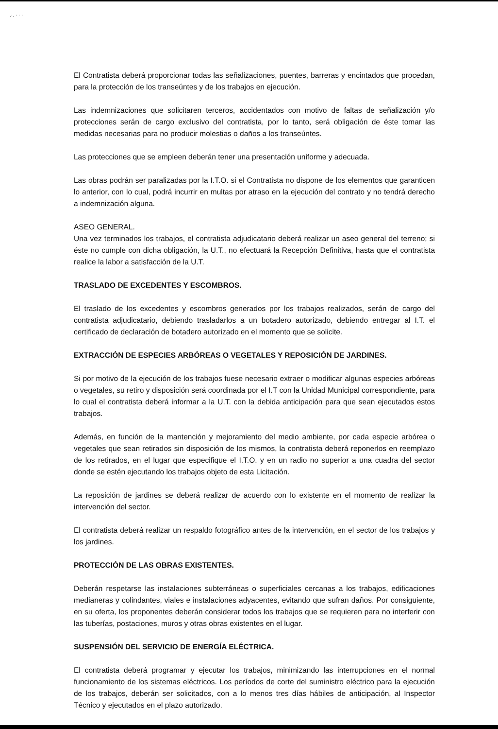.·. · · ·
El Contratista deberá proporcionar todas las señalizaciones, puentes, barreras y encintados que procedan, para la protección de los transeúntes y de los trabajos en ejecución.
Las indemnizaciones que solicitaren terceros, accidentados con motivo de faltas de señalización y/o protecciones serán de cargo exclusivo del contratista, por lo tanto, será obligación de éste tomar las medidas necesarias para no producir molestias o daños a los transeúntes.
Las protecciones que se empleen deberán tener una presentación uniforme y adecuada.
Las obras podrán ser paralizadas por la I.T.O. si el Contratista no dispone de los elementos que garanticen lo anterior, con lo cual, podrá incurrir en multas por atraso en la ejecución del contrato y no tendrá derecho a indemnización alguna.
ASEO GENERAL.
Una vez terminados los trabajos, el contratista adjudicatario deberá realizar un aseo general del terreno; si éste no cumple con dicha obligación, la U.T., no efectuará la Recepción Definitiva, hasta que el contratista realice la labor a satisfacción de la U.T.
TRASLADO DE EXCEDENTES Y ESCOMBROS.
El traslado de los excedentes y escombros generados por los trabajos realizados, serán de cargo del contratista adjudicatario, debiendo trasladarlos a un botadero autorizado, debiendo entregar al I.T. el certificado de declaración de botadero autorizado en el momento que se solicite.
EXTRACCIÓN DE ESPECIES ARBÓREAS O VEGETALES Y REPOSICIÓN DE JARDINES.
Si por motivo de la ejecución de los trabajos fuese necesario extraer o modificar algunas especies arbóreas o vegetales, su retiro y disposición será coordinada por el I.T con la Unidad Municipal correspondiente, para lo cual el contratista deberá informar a la U.T. con la debida anticipación para que sean ejecutados estos trabajos.
Además, en función de la mantención y mejoramiento del medio ambiente, por cada especie arbórea o vegetales que sean retirados sin disposición de los mismos, la contratista deberá reponerlos en reemplazo de los retirados, en el lugar que especifique el I.T.O. y en un radio no superior a una cuadra del sector donde se estén ejecutando los trabajos objeto de esta Licitación.
La reposición de jardines se deberá realizar de acuerdo con lo existente en el momento de realizar la intervención del sector.
El contratista deberá realizar un respaldo fotográfico antes de la intervención, en el sector de los trabajos y los jardines.
PROTECCIÓN DE LAS OBRAS EXISTENTES.
Deberán respetarse las instalaciones subterráneas o superficiales cercanas a los trabajos, edificaciones medianeras y colindantes, viales e instalaciones adyacentes, evitando que sufran daños. Por consiguiente, en su oferta, los proponentes deberán considerar todos los trabajos que se requieren para no interferir con las tuberías, postaciones, muros y otras obras existentes en el lugar.
SUSPENSIÓN DEL SERVICIO DE ENERGÍA ELÉCTRICA.
El contratista deberá programar y ejecutar los trabajos, minimizando las interrupciones en el normal funcionamiento de los sistemas eléctricos. Los períodos de corte del suministro eléctrico para la ejecución de los trabajos, deberán ser solicitados, con a lo menos tres días hábiles de anticipación, al Inspector Técnico y ejecutados en el plazo autorizado.